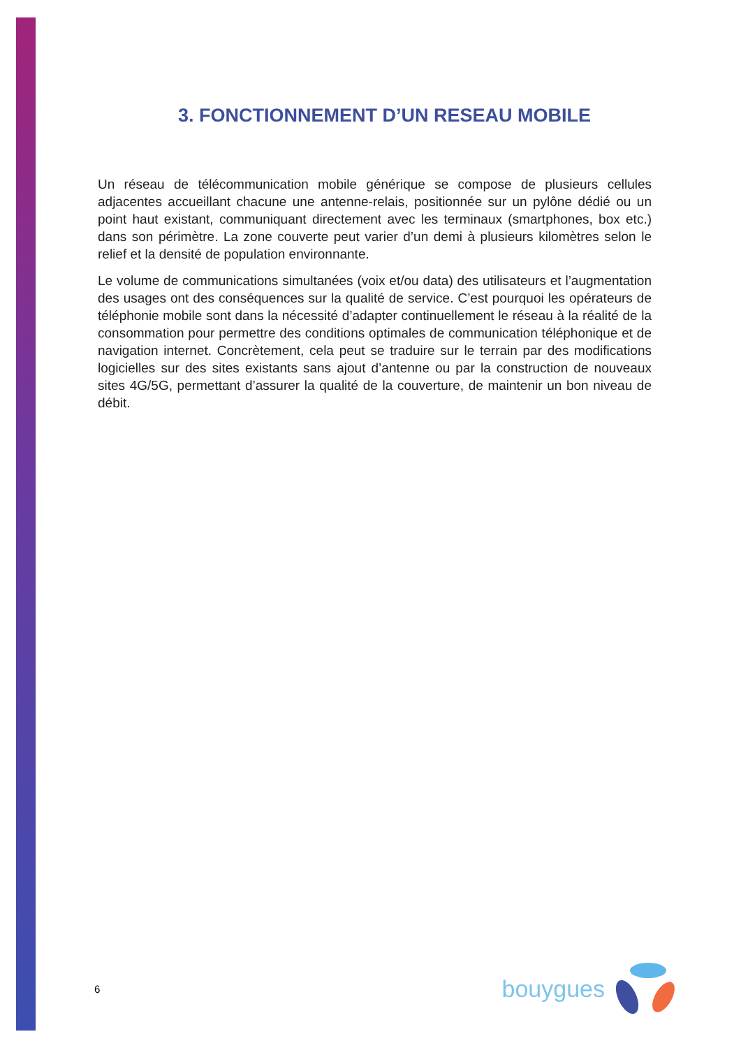3. FONCTIONNEMENT D’UN RESEAU MOBILE
Un réseau de télécommunication mobile générique se compose de plusieurs cellules adjacentes accueillant chacune une antenne-relais, positionnée sur un pylône dédié ou un point haut existant, communiquant directement avec les terminaux (smartphones, box etc.) dans son périmètre. La zone couverte peut varier d’un demi à plusieurs kilomètres selon le relief et la densité de population environnante.
Le volume de communications simultanées (voix et/ou data) des utilisateurs et l’augmentation des usages ont des conséquences sur la qualité de service. C’est pourquoi les opérateurs de téléphonie mobile sont dans la nécessité d’adapter continuellement le réseau à la réalité de la consommation pour permettre des conditions optimales de communication téléphonique et de navigation internet. Concrètement, cela peut se traduire sur le terrain par des modifications logicielles sur des sites existants sans ajout d’antenne ou par la construction de nouveaux sites 4G/5G, permettant d’assurer la qualité de la couverture, de maintenir un bon niveau de débit.
6 bouygues